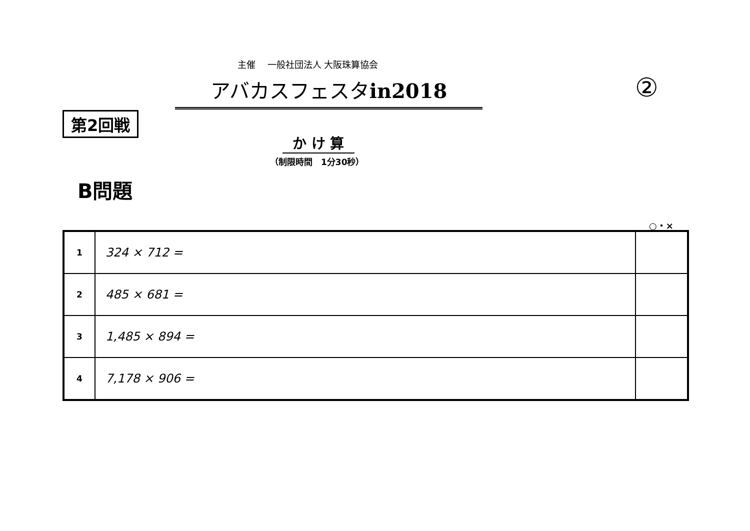主催　 一般社団法人 大阪珠算協会
アバカスフェスタin2018 ②
第2回戦
か け 算
（制限時間　1分30秒）
B問題
○・×
| 1 | 324 × 712 = | |
| 2 | 485 × 681 = | |
| 3 | 1,485 × 894 = | |
| 4 | 7,178 × 906 = | |